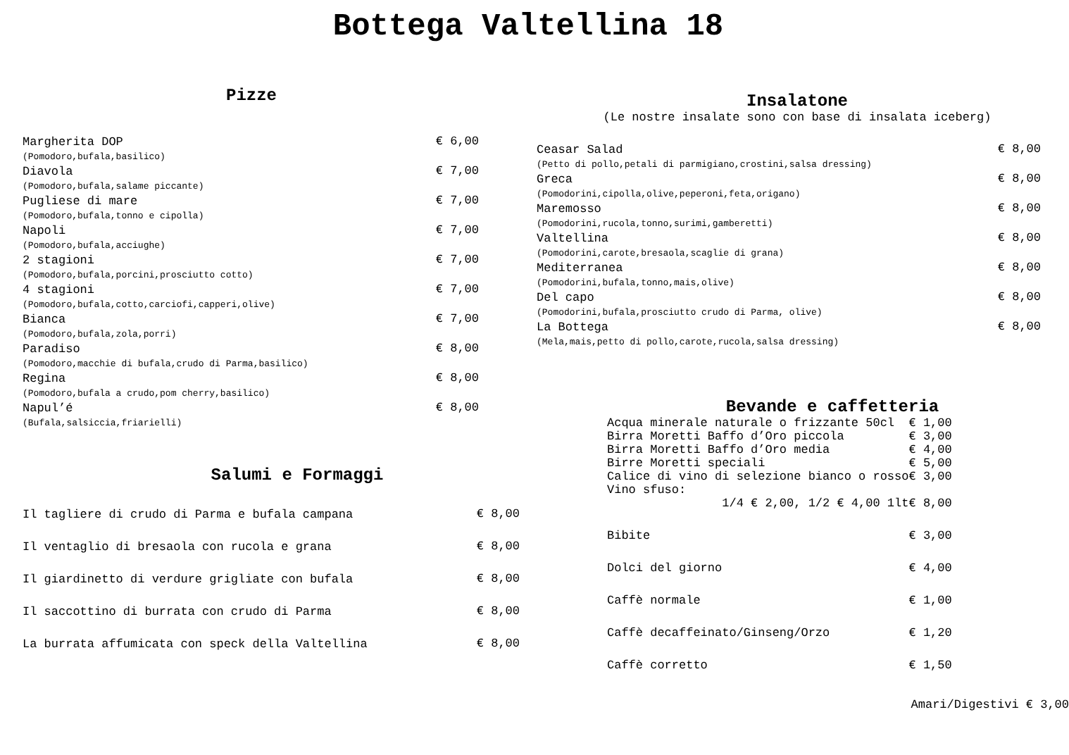Bottega Valtellina 18
Pizze
| Margherita DOP | € 6,00 |
| (Pomodoro,bufala,basilico) | |
| Diavola | € 7,00 |
| (Pomodoro,bufala,salame piccante) | |
| Pugliese di mare | € 7,00 |
| (Pomodoro,bufala,tonno e cipolla) | |
| Napoli | € 7,00 |
| (Pomodoro,bufala,acciughe) | |
| 2 stagioni | € 7,00 |
| (Pomodoro,bufala,porcini,prosciutto cotto) | |
| 4 stagioni | € 7,00 |
| (Pomodoro,bufala,cotto,carciofi,capperi,olive) | |
| Bianca | € 7,00 |
| (Pomodoro,bufala,zola,porri) | |
| Paradiso | € 8,00 |
| (Pomodoro,macchie di bufala,crudo di Parma,basilico) | |
| Regina | € 8,00 |
| (Pomodoro,bufala a crudo,pom cherry,basilico) | |
| Napul’é | € 8,00 |
| (Bufala,salsiccia,friarielli) | |
Salumi e Formaggi
| Il tagliere di crudo di Parma e bufala campana | € 8,00 |
| Il ventaglio di bresaola con rucola e grana | € 8,00 |
| Il giardinetto di verdure grigliate con bufala | € 8,00 |
| Il saccottino di burrata con crudo di Parma | € 8,00 |
| La burrata affumicata con speck della Valtellina | € 8,00 |
Insalatone
(Le nostre insalate sono con base di insalata iceberg)
| Ceasar Salad | € 8,00 |
| (Petto di pollo,petali di parmigiano,crostini,salsa dressing) | |
| Greca | € 8,00 |
| (Pomodorini,cipolla,olive,peperoni,feta,origano) | |
| Maremosso | € 8,00 |
| (Pomodorini,rucola,tonno,surimi,gamberetti) | |
| Valtellina | € 8,00 |
| (Pomodorini,carote,bresaola,scaglie di grana) | |
| Mediterranea | € 8,00 |
| (Pomodorini,bufala,tonno,mais,olive) | |
| Del capo | € 8,00 |
| (Pomodorini,bufala,prosciutto crudo di Parma, olive) | |
| La Bottega | € 8,00 |
| (Mela,mais,petto di pollo,carote,rucola,salsa dressing) | |
Bevande e caffetteria
| Acqua minerale naturale o frizzante 50cl | € 1,00 |
| Birra Moretti Baffo d’Oro piccola | € 3,00 |
| Birra Moretti Baffo d’Oro media | € 4,00 |
| Birre Moretti speciali | € 5,00 |
| Calice di vino di selezione bianco o rosso | € 3,00 |
| Vino sfuso: | |
| 1/4 € 2,00, 1/2 € 4,00 1lt | € 8,00 |
| Bibite | € 3,00 |
| Dolci del giorno | € 4,00 |
| Caffè normale | € 1,00 |
| Caffè decaffeinato/Ginseng/Orzo | € 1,20 |
| Caffè corretto | € 1,50 |
Amari/Digestivi € 3,00